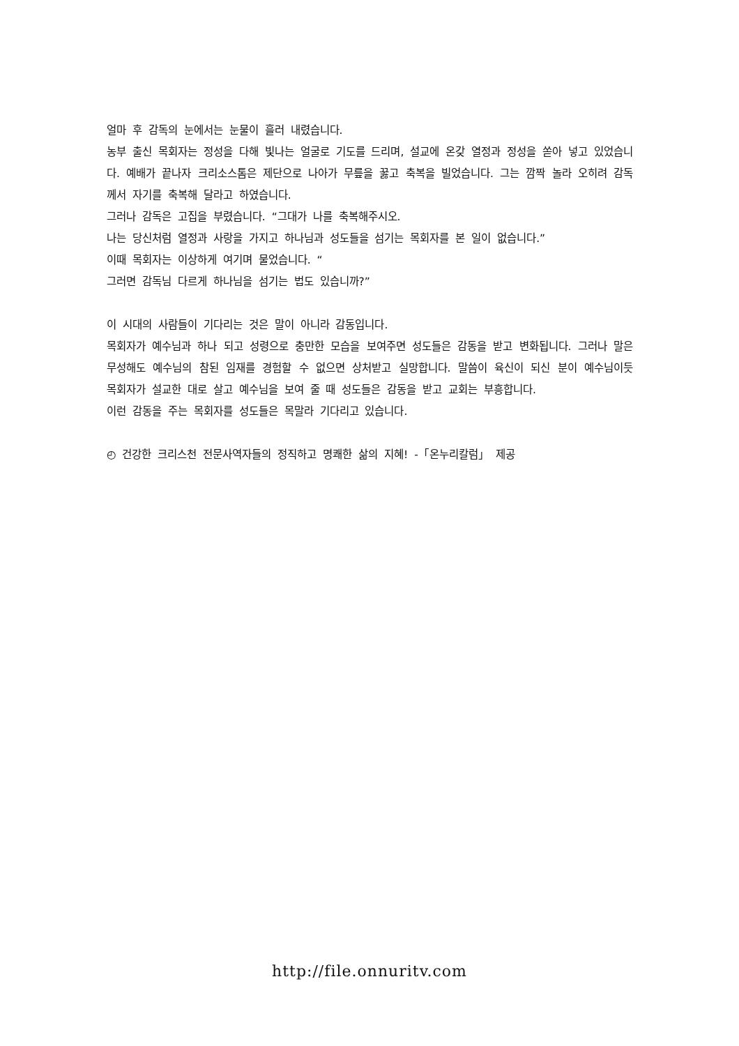얼마 후 감독의 눈에서는 눈물이 흘러 내렸습니다.
농부 출신 목회자는 정성을 다해 빛나는 얼굴로 기도를 드리며, 설교에 온갖 열정과 정성을 쏟아 넣고 있었습니다. 예배가 끝나자 크리소스톰은 제단으로 나아가 무릎을 꿇고 축복을 빌었습니다. 그는 깜짝 놀라 오히려 감독께서 자기를 축복해 달라고 하였습니다.
그러나 감독은 고집을 부렸습니다. “그대가 나를 축복해주시오.
나는 당신처럼 열정과 사랑을 가지고 하나님과 성도들을 섬기는 목회자를 본 일이 없습니다.”
이때 목회자는 이상하게 여기며 물었습니다. “
그러면 감독님 다르게 하나님을 섬기는 법도 있습니까?”
이 시대의 사람들이 기다리는 것은 말이 아니라 감동입니다.
목회자가 예수님과 하나 되고 성령으로 충만한 모습을 보여주면 성도들은 감동을 받고 변화됩니다. 그러나 말은 무성해도 예수님의 참된 임재를 경험할 수 없으면 상처받고 실망합니다. 말씀이 육신이 되신 분이 예수님이듯 목회자가 설교한 대로 살고 예수님을 보여 줄 때 성도들은 감동을 받고 교회는 부흥합니다.
이런 감동을 주는 목회자를 성도들은 목말라 기다리고 있습니다.
◴ 건강한 크리스천 전문사역자들의 정직하고 명쾌한 삶의 지혜! -「온누리칼럼」 제공
http://file.onnuritv.com